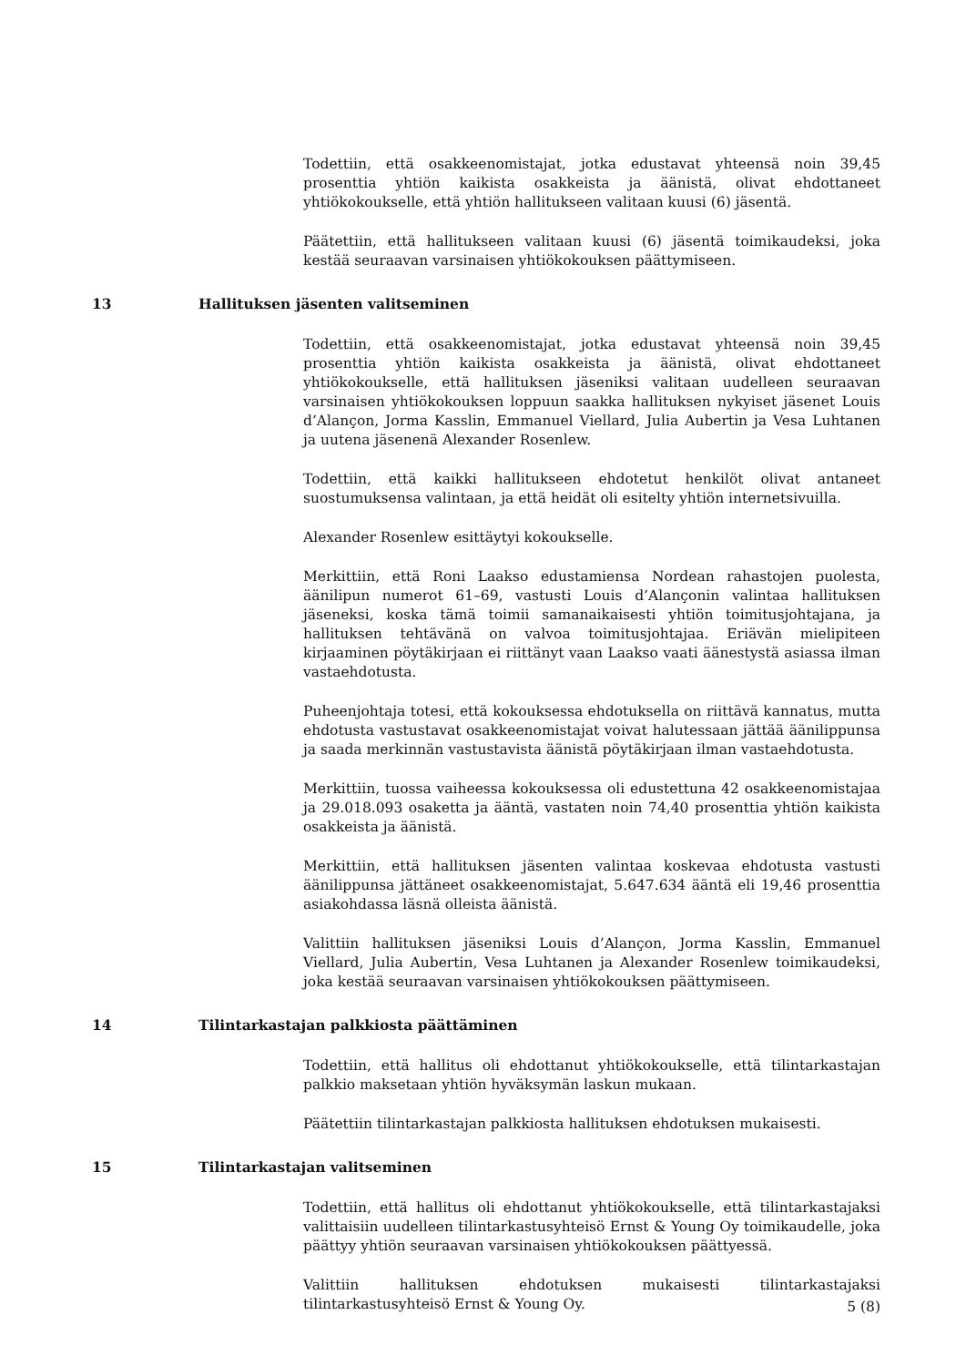Todettiin, että osakkeenomistajat, jotka edustavat yhteensä noin 39,45 prosenttia yhtiön kaikista osakkeista ja äänistä, olivat ehdottaneet yhtiökokoukselle, että yhtiön hallitukseen valitaan kuusi (6) jäsentä.
Päätettiin, että hallitukseen valitaan kuusi (6) jäsentä toimikaudeksi, joka kestää seuraavan varsinaisen yhtiökokouksen päättymiseen.
13 Hallituksen jäsenten valitseminen
Todettiin, että osakkeenomistajat, jotka edustavat yhteensä noin 39,45 prosenttia yhtiön kaikista osakkeista ja äänistä, olivat ehdottaneet yhtiökokoukselle, että hallituksen jäseniksi valitaan uudelleen seuraavan varsinaisen yhtiökokouksen loppuun saakka hallituksen nykyiset jäsenet Louis d’Alançon, Jorma Kasslin, Emmanuel Viellard, Julia Aubertin ja Vesa Luhtanen ja uutena jäsenenä Alexander Rosenlew.
Todettiin, että kaikki hallitukseen ehdotetut henkilöt olivat antaneet suostumuksensa valintaan, ja että heidät oli esitelty yhtiön internetsivuilla.
Alexander Rosenlew esittäytyi kokoukselle.
Merkittiin, että Roni Laakso edustamiensa Nordean rahastojen puolesta, äänilipun numerot 61–69, vastusti Louis d’Alançonin valintaa hallituksen jäseneksi, koska tämä toimii samanaikaisesti yhtiön toimitusjohtajana, ja hallituksen tehtävänä on valvoa toimitusjohtajaa. Eriävän mielipiteen kirjaaminen pöytäkirjaan ei riittänyt vaan Laakso vaati äänestystä asiassa ilman vastaehdotusta.
Puheenjohtaja totesi, että kokouksessa ehdotuksella on riittävä kannatus, mutta ehdotusta vastustavat osakkeenomistajat voivat halutessaan jättää äänilippunsa ja saada merkinnän vastustavista äänistä pöytäkirjaan ilman vastaehdotusta.
Merkittiin, tuossa vaiheessa kokouksessa oli edustettuna 42 osakkeenomistajaa ja 29.018.093 osaketta ja ääntä, vastaten noin 74,40 prosenttia yhtiön kaikista osakkeista ja äänistä.
Merkittiin, että hallituksen jäsenten valintaa koskevaa ehdotusta vastusti äänilippunsa jättäneet osakkeenomistajat, 5.647.634 ääntä eli 19,46 prosenttia asiakohdassa läsnä olleista äänistä.
Valittiin hallituksen jäseniksi Louis d’Alançon, Jorma Kasslin, Emmanuel Viellard, Julia Aubertin, Vesa Luhtanen ja Alexander Rosenlew toimikaudeksi, joka kestää seuraavan varsinaisen yhtiökokouksen päättymiseen.
14 Tilintarkastajan palkkiosta päättäminen
Todettiin, että hallitus oli ehdottanut yhtiökokoukselle, että tilintarkastajan palkkio maksetaan yhtiön hyväksymän laskun mukaan.
Päätettiin tilintarkastajan palkkiosta hallituksen ehdotuksen mukaisesti.
15 Tilintarkastajan valitseminen
Todettiin, että hallitus oli ehdottanut yhtiökokoukselle, että tilintarkastajaksi valittaisiin uudelleen tilintarkastusyhteisö Ernst & Young Oy toimikaudelle, joka päättyy yhtiön seuraavan varsinaisen yhtiökokouksen päättyessä.
Valittiin hallituksen ehdotuksen mukaisesti tilintarkastajaksi tilintarkastusyhteisö Ernst & Young Oy.
5 (8)